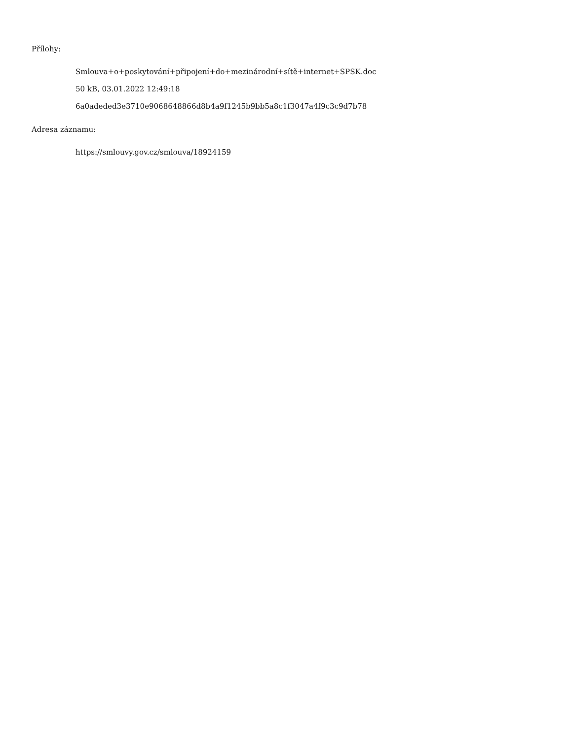Přílohy:
Smlouva+o+poskytování+připojení+do+mezinárodní+sítě+internet+SPSK.doc
50 kB, 03.01.2022 12:49:18
6a0adeded3e3710e9068648866d8b4a9f1245b9bb5a8c1f3047a4f9c3c9d7b78
Adresa záznamu:
https://smlouvy.gov.cz/smlouva/18924159